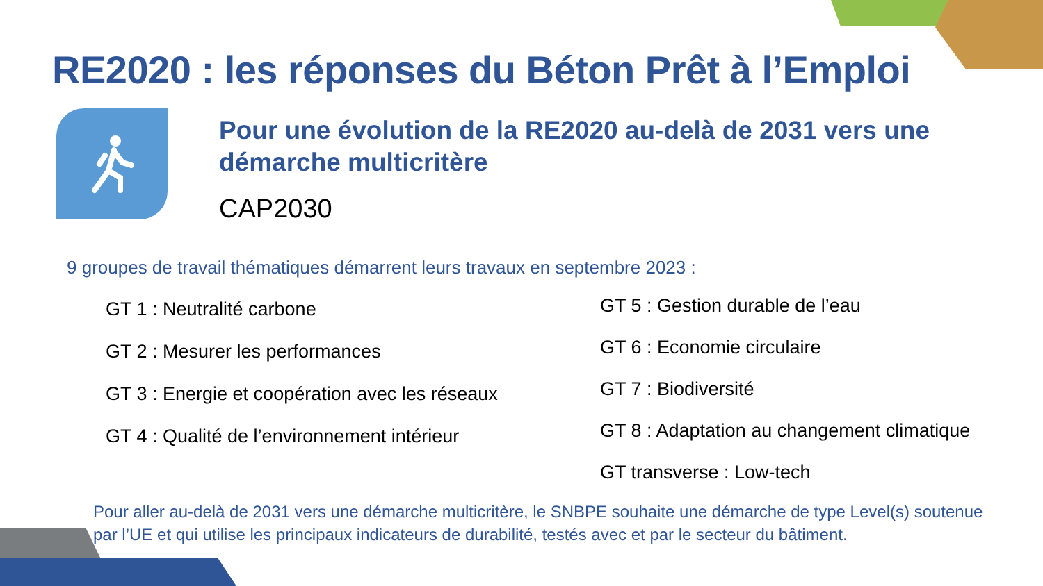RE2020 : les réponses du Béton Prêt à l’Emploi
Pour une évolution de la RE2020 au-delà de 2031 vers une démarche multicritère
CAP2030
9 groupes de travail thématiques démarrent leurs travaux en septembre 2023 :
GT 1 : Neutralité carbone
GT 2 : Mesurer les performances
GT 3 : Energie et coopération avec les réseaux
GT 4 : Qualité de l’environnement intérieur
GT 5 : Gestion durable de l’eau
GT 6 : Economie circulaire
GT 7 : Biodiversité
GT 8 : Adaptation au changement climatique
GT transverse : Low-tech
Pour aller au-delà de 2031 vers une démarche multicritère, le SNBPE souhaite une démarche de type Level(s) soutenue par l’UE et qui utilise les principaux indicateurs de durabilité, testés avec et par le secteur du bâtiment.